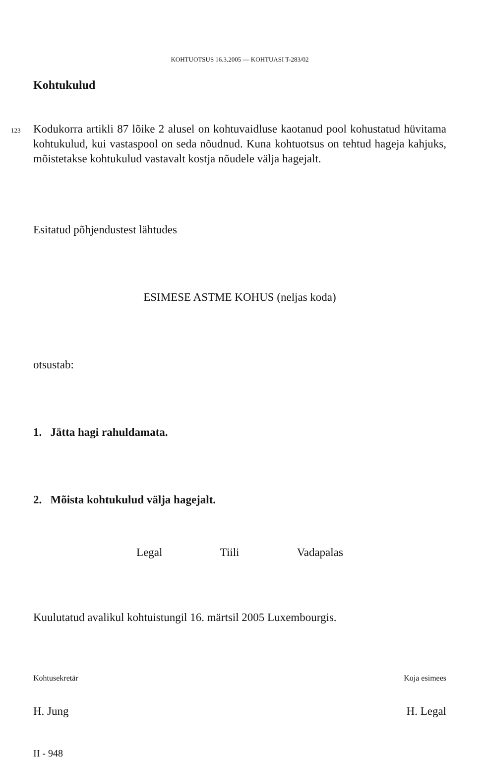KOHTUOTSUS 16.3.2005 — KOHTUASI T-283/02
Kohtukulud
123
Kodukorra artikli 87 lõike 2 alusel on kohtuvaidluse kaotanud pool kohustatud hüvitama kohtukulud, kui vastaspool on seda nõudnud. Kuna kohtuotsus on tehtud hageja kahjuks, mõistetakse kohtukulud vastavalt kostja nõudele välja hagejalt.
Esitatud põhjendustest lähtudes
ESIMESE ASTME KOHUS (neljas koda)
otsustab:
1. Jätta hagi rahuldamata.
2. Mõista kohtukulud välja hagejalt.
Legal Tiili Vadapalas
Kuulutatud avalikul kohtuistungil 16. märtsil 2005 Luxembourgis.
Kohtusekretär Koja esimees
H. Jung H. Legal
II - 948